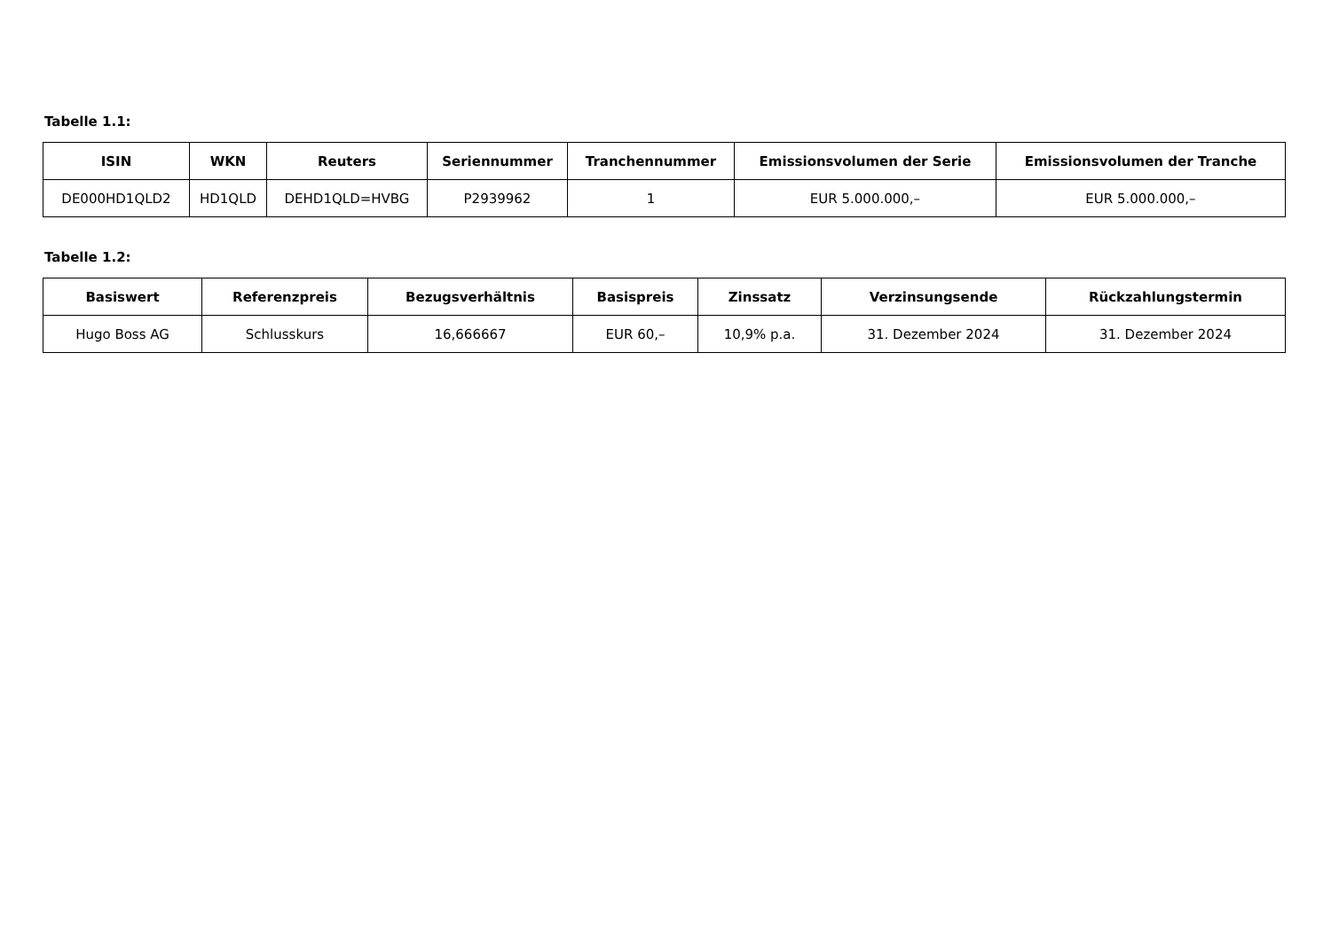Tabelle 1.1:
| ISIN | WKN | Reuters | Seriennummer | Tranchennummer | Emissionsvolumen der Serie | Emissionsvolumen der Tranche |
| --- | --- | --- | --- | --- | --- | --- |
| DE000HD1QLD2 | HD1QLD | DEHD1QLD=HVBG | P2939962 | 1 | EUR 5.000.000,– | EUR 5.000.000,– |
Tabelle 1.2:
| Basiswert | Referenzpreis | Bezugsverhältnis | Basispreis | Zinssatz | Verzinsungsende | Rückzahlungstermin |
| --- | --- | --- | --- | --- | --- | --- |
| Hugo Boss AG | Schlusskurs | 16,666667 | EUR 60,– | 10,9% p.a. | 31. Dezember 2024 | 31. Dezember 2024 |